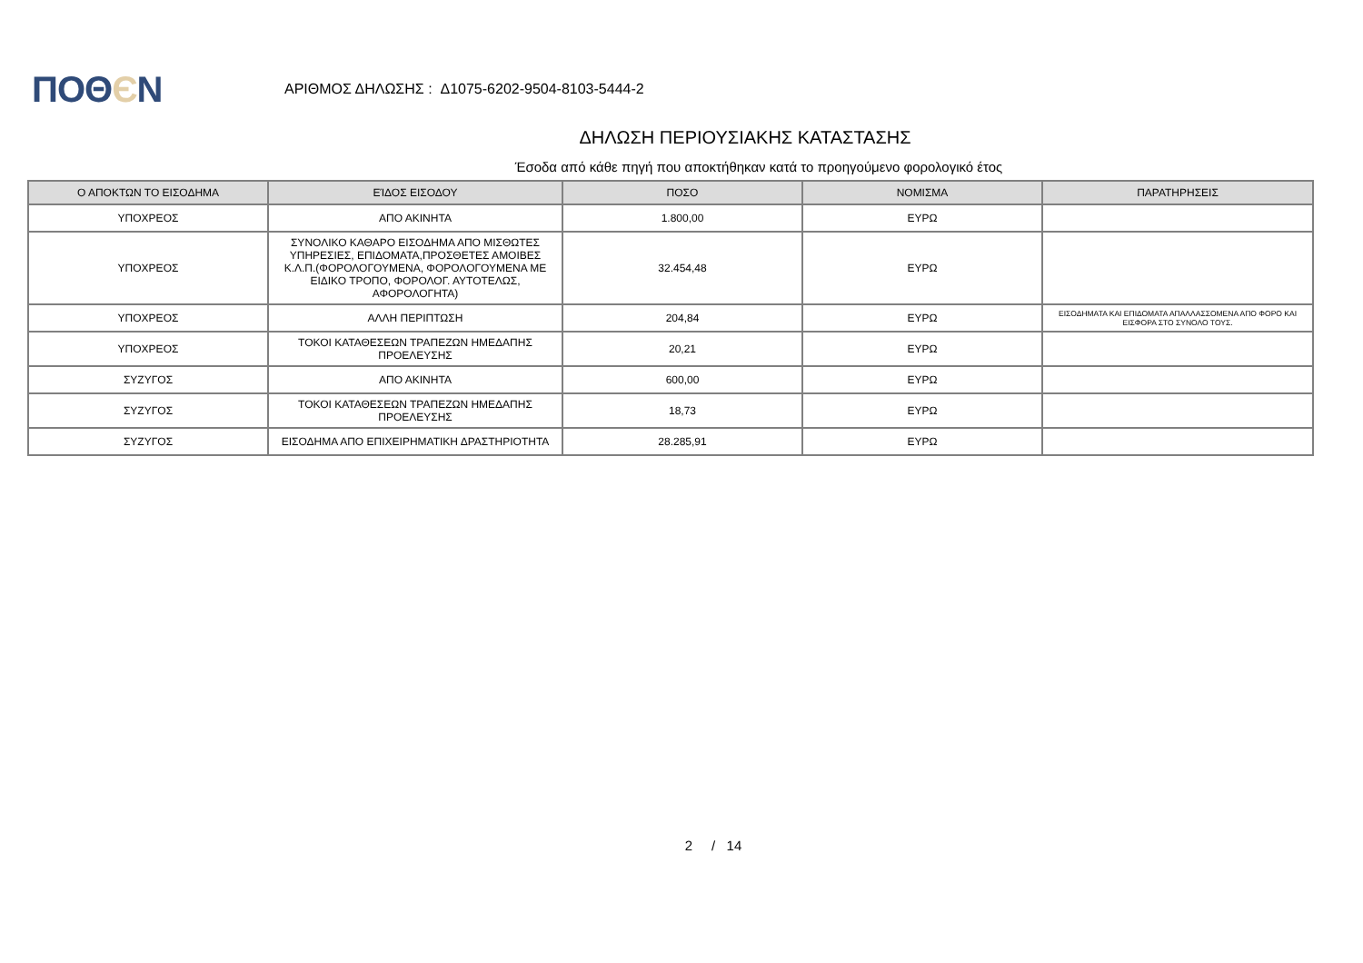ΠΟΘЄΝ
ΑΡΙΘΜΟΣ ΔΗΛΩΣΗΣ : Δ1075-6202-9504-8103-5444-2
ΔΗΛΩΣΗ ΠΕΡΙΟΥΣΙΑΚΗΣ ΚΑΤΑΣΤΑΣΗΣ
Έσοδα από κάθε πηγή που αποκτήθηκαν κατά το προηγούμενο φορολογικό έτος
| Ο ΑΠΟΚΤΩΝ ΤΟ ΕΙΣΟΔΗΜΑ | ΕΊΔΟΣ ΕΙΣΟΔΟΥ | ΠΟΣΟ | ΝΟΜΙΣΜΑ | ΠΑΡΑΤΗΡΗΣΕΙΣ |
| --- | --- | --- | --- | --- |
| ΥΠΟΧΡΕΟΣ | ΑΠΟ ΑΚΙΝΗΤΑ | 1.800,00 | ΕΥΡΩ | |
| ΥΠΟΧΡΕΟΣ | ΣΥΝΟΛΙΚΟ ΚΑΘΑΡΟ ΕΙΣΟΔΗΜΑ ΑΠΟ ΜΙΣΘΩΤΕΣ ΥΠΗΡΕΣΙΕΣ, ΕΠΙΔΟΜΑΤΑ,ΠΡΟΣΘΕΤΕΣ ΑΜΟΙΒΕΣ Κ.Λ.Π.(ΦΟΡΟΛΟΓΟΥΜΕΝΑ, ΦΟΡΟΛΟΓΟΥΜΕΝΑ ΜΕ ΕΙΔΙΚΟ ΤΡΟΠΟ, ΦΟΡΟΛΟΓ. ΑΥΤΟΤΕΛΩΣ, ΑΦΟΡΟΛΟΓΗΤΑ) | 32.454,48 | ΕΥΡΩ | |
| ΥΠΟΧΡΕΟΣ | ΑΛΛΗ ΠΕΡΙΠΤΩΣΗ | 204,84 | ΕΥΡΩ | ΕΙΣΟΔΗΜΑΤΑ ΚΑΙ ΕΠΙΔΟΜΑΤΑ ΑΠΑΛΛΑΣΣΟΜΕΝΑ ΑΠΟ ΦΟΡΟ ΚΑΙ ΕΙΣΦΟΡΑ ΣΤΟ ΣΥΝΟΛΟ ΤΟΥΣ. |
| ΥΠΟΧΡΕΟΣ | ΤΟΚΟΙ ΚΑΤΑΘΕΣΕΩΝ ΤΡΑΠΕΖΩΝ ΗΜΕΔΑΠΗΣ ΠΡΟΕΛΕΥΣΗΣ | 20,21 | ΕΥΡΩ | |
| ΣΥΖΥΓΟΣ | ΑΠΟ ΑΚΙΝΗΤΑ | 600,00 | ΕΥΡΩ | |
| ΣΥΖΥΓΟΣ | ΤΟΚΟΙ ΚΑΤΑΘΕΣΕΩΝ ΤΡΑΠΕΖΩΝ ΗΜΕΔΑΠΗΣ ΠΡΟΕΛΕΥΣΗΣ | 18,73 | ΕΥΡΩ | |
| ΣΥΖΥΓΟΣ | ΕΙΣΟΔΗΜΑ ΑΠΟ ΕΠΙΧΕΙΡΗΜΑΤΙΚΗ ΔΡΑΣΤΗΡΙΟΤΗΤΑ | 28.285,91 | ΕΥΡΩ | |
2 / 14